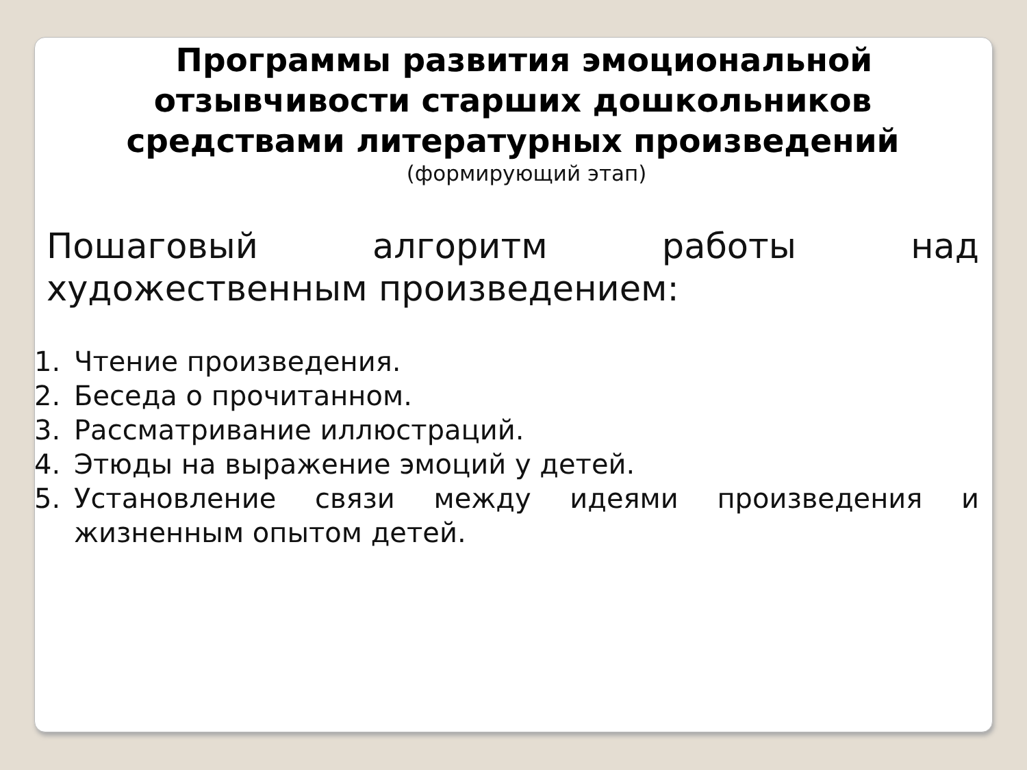Программы развития эмоциональной
отзывчивости старших дошкольников
средствами литературных произведений
(формирующий этап)
Пошаговый алгоритм работы над художественным произведением:
1. Чтение произведения.
2. Беседа о прочитанном.
3. Рассматривание иллюстраций.
4. Этюды на выражение эмоций у детей.
5. Установление связи между идеями произведения и жизненным опытом детей.